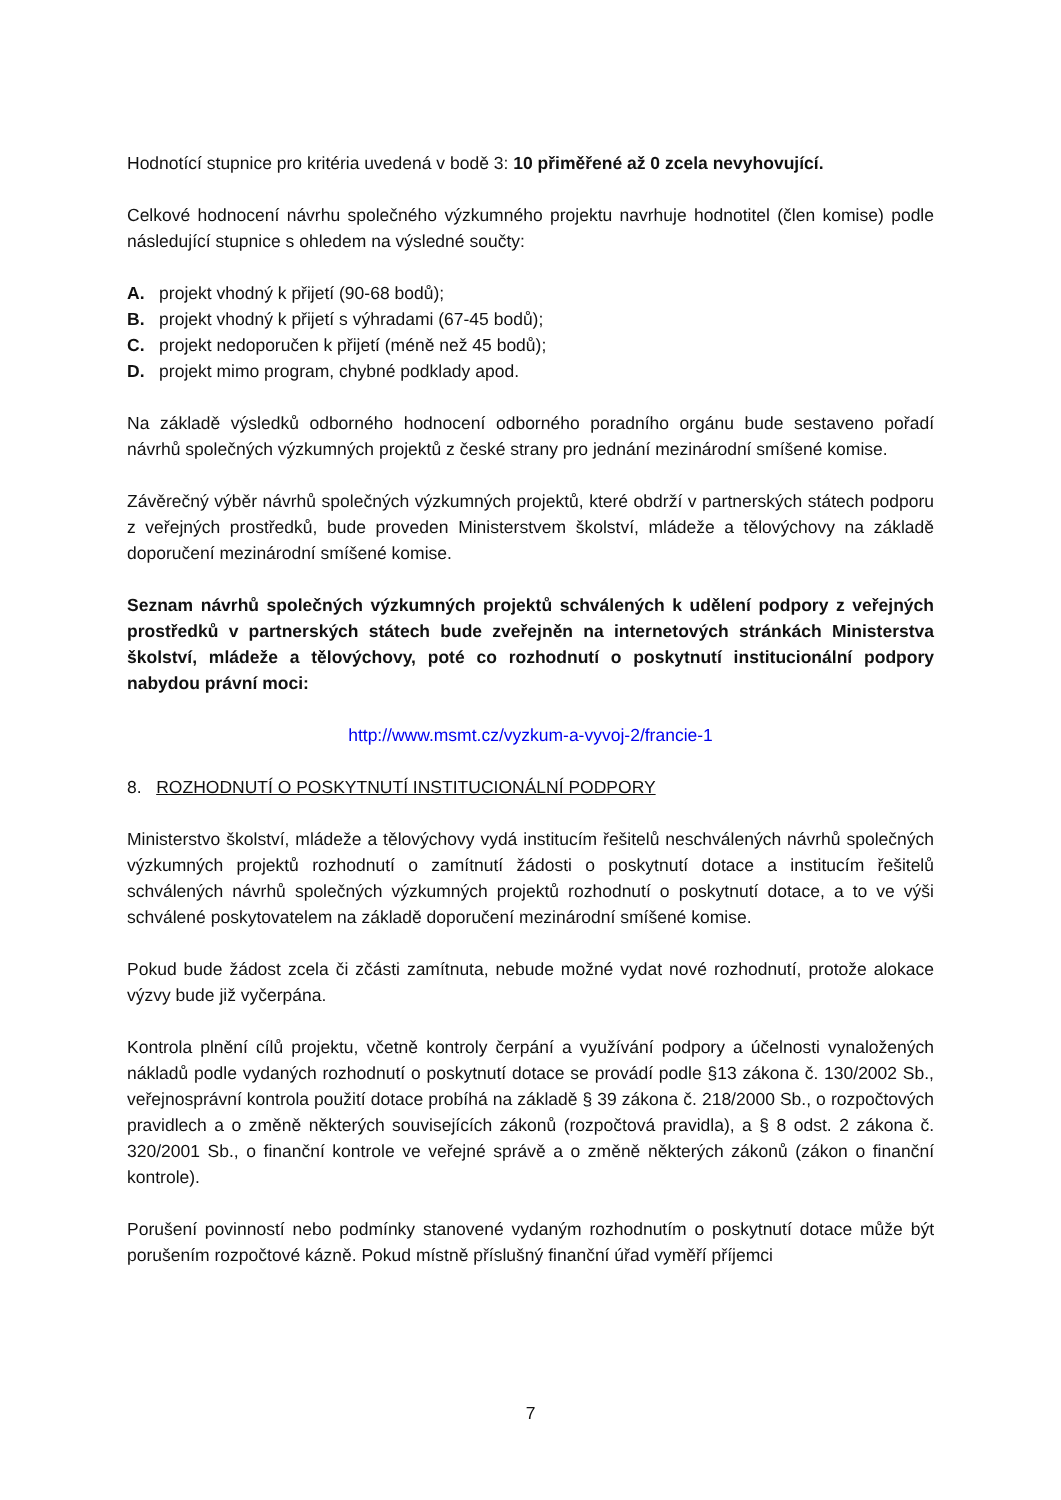Hodnotící stupnice pro kritéria uvedená v bodě 3: 10 přiměřené až 0 zcela nevyhovující.
Celkové hodnocení návrhu společného výzkumného projektu navrhuje hodnotitel (člen komise) podle následující stupnice s ohledem na výsledné součty:
A. projekt vhodný k přijetí (90-68 bodů);
B. projekt vhodný k přijetí s výhradami (67-45 bodů);
C. projekt nedoporučen k přijetí (méně než 45 bodů);
D. projekt mimo program, chybné podklady apod.
Na základě výsledků odborného hodnocení odborného poradního orgánu bude sestaveno pořadí návrhů společných výzkumných projektů z české strany pro jednání mezinárodní smíšené komise.
Závěrečný výběr návrhů společných výzkumných projektů, které obdrží v partnerských státech podporu z veřejných prostředků, bude proveden Ministerstvem školství, mládeže a tělovýchovy na základě doporučení mezinárodní smíšené komise.
Seznam návrhů společných výzkumných projektů schválených k udělení podpory z veřejných prostředků v partnerských státech bude zveřejněn na internetových stránkách Ministerstva školství, mládeže a tělovýchovy, poté co rozhodnutí o poskytnutí institucionální podpory nabydou právní moci:
http://www.msmt.cz/vyzkum-a-vyvoj-2/francie-1
8. ROZHODNUTÍ O POSKYTNUTÍ INSTITUCIONÁLNÍ PODPORY
Ministerstvo školství, mládeže a tělovýchovy vydá institucím řešitelů neschválených návrhů společných výzkumných projektů rozhodnutí o zamítnutí žádosti o poskytnutí dotace a institucím řešitelů schválených návrhů společných výzkumných projektů rozhodnutí o poskytnutí dotace, a to ve výši schválené poskytovatelem na základě doporučení mezinárodní smíšené komise.
Pokud bude žádost zcela či zčásti zamítnuta, nebude možné vydat nové rozhodnutí, protože alokace výzvy bude již vyčerpána.
Kontrola plnění cílů projektu, včetně kontroly čerpání a využívání podpory a účelnosti vynaložených nákladů podle vydaných rozhodnutí o poskytnutí dotace se provádí podle §13 zákona č. 130/2002 Sb., veřejnosprávní kontrola použití dotace probíhá na základě § 39 zákona č. 218/2000 Sb., o rozpočtových pravidlech a o změně některých souvisejících zákonů (rozpočtová pravidla), a § 8 odst. 2 zákona č. 320/2001 Sb., o finanční kontrole ve veřejné správě a o změně některých zákonů (zákon o finanční kontrole).
Porušení povinností nebo podmínky stanovené vydaným rozhodnutím o poskytnutí dotace může být porušením rozpočtové kázně. Pokud místně příslušný finanční úřad vyměří příjemci
7